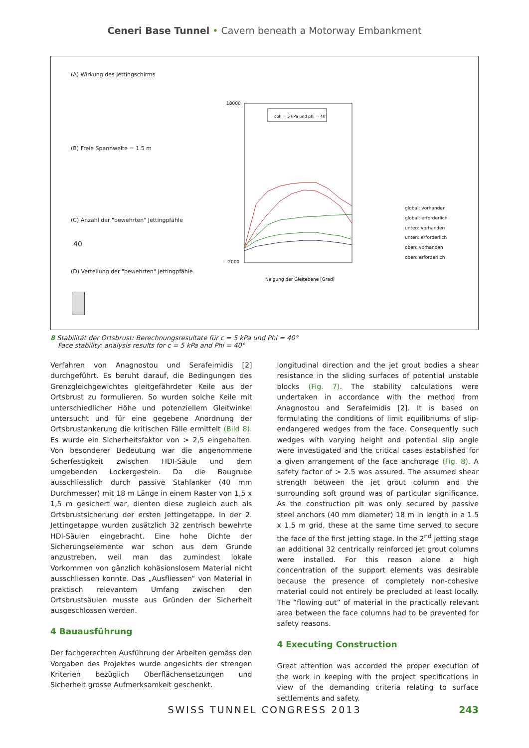Ceneri Base Tunnel • Cavern beneath a Motorway Embankment
(A) Wirkung des Jettingschirms
(B) Freie Spannweite = 1.5 m
(C) Anzahl der "bewehrten" Jettingpfähle
40
(D) Verteilung der "bewehrten" Jettingpfähle
coh = 5 kPa und phi = 40°
18000
-2000
Neigung der Gleitebene [Grad]
global: vorhanden
global: erforderlich
unten: vorhanden
unten: erforderlich
oben: vorhanden
oben: erforderlich
8 Stabilität der Ortsbrust: Berechnungsresultate für c = 5 kPa und Phi = 40°
Face stability: analysis results for c = 5 kPa and Phi = 40°
Verfahren von Anagnostou und Serafeimidis [2] durchgeführt. Es beruht darauf, die Bedingungen des Grenzgleichgewichtes gleitgefährdeter Keile aus der Ortsbrust zu formulieren. So wurden solche Keile mit unterschiedlicher Höhe und potenziellem Gleitwinkel untersucht und für eine gegebene Anordnung der Ortsbrustankerung die kritischen Fälle ermittelt (Bild 8). Es wurde ein Sicherheitsfaktor von > 2,5 eingehalten. Von besonderer Bedeutung war die angenommene Scherfestigkeit zwischen HDI-Säule und dem umgebenden Lockergestein. Da die Baugrube ausschliesslich durch passive Stahlanker (40 mm Durchmesser) mit 18 m Länge in einem Raster von 1,5 x 1,5 m gesichert war, dienten diese zugleich auch als Ortsbrustsicherung der ersten Jettingetappe. In der 2. Jettingetappe wurden zusätzlich 32 zentrisch bewehrte HDI-Säulen eingebracht. Eine hohe Dichte der Sicherungselemente war schon aus dem Grunde anzustreben, weil man das zumindest lokale Vorkommen von gänzlich kohäsionslosem Material nicht ausschliessen konnte. Das „Ausfliessen“ von Material in praktisch relevantem Umfang zwischen den Ortsbrustsäulen musste aus Gründen der Sicherheit ausgeschlossen werden.
4 Bauausführung
Der fachgerechten Ausführung der Arbeiten gemäss den Vorgaben des Projektes wurde angesichts der strengen Kriterien bezüglich Oberflächensetzungen und Sicherheit grosse Aufmerksamkeit geschenkt.
longitudinal direction and the jet grout bodies a shear resistance in the sliding surfaces of potential unstable blocks (Fig. 7). The stability calculations were undertaken in accordance with the method from Anagnostou and Serafeimidis [2]. It is based on formulating the conditions of limit equilibriums of slip-endangered wedges from the face. Consequently such wedges with varying height and potential slip angle were investigated and the critical cases established for a given arrangement of the face anchorage (Fig. 8). A safety factor of > 2.5 was assured. The assumed shear strength between the jet grout column and the surrounding soft ground was of particular significance. As the construction pit was only secured by passive steel anchors (40 mm diameter) 18 m in length in a 1.5 x 1.5 m grid, these at the same time served to secure the face of the first jetting stage. In the 2<sup>nd</sup> jetting stage an additional 32 centrically reinforced jet grout columns were installed. For this reason alone a high concentration of the support elements was desirable because the presence of completely non-cohesive material could not entirely be precluded at least locally. The “flowing out” of material in the practically relevant area between the face columns had to be prevented for safety reasons.
4 Executing Construction
Great attention was accorded the proper execution of the work in keeping with the project specifications in view of the demanding criteria relating to surface settlements and safety.
SWISS TUNNEL CONGRESS 2013 243